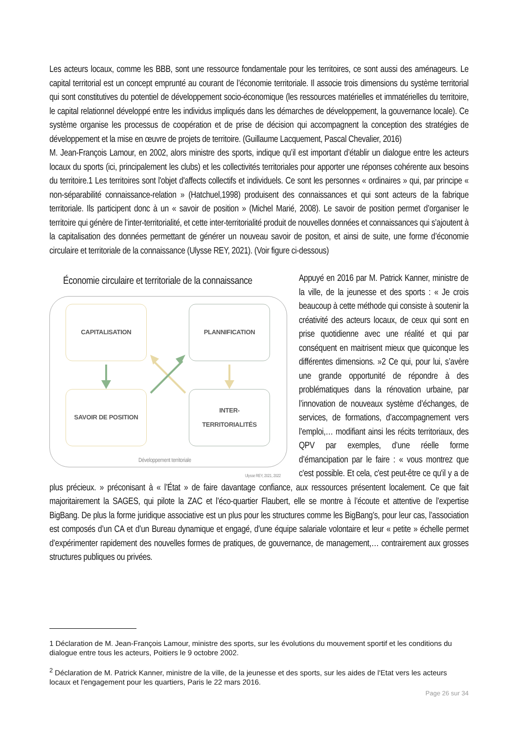Les acteurs locaux, comme les BBB, sont une ressource fondamentale pour les territoires, ce sont aussi des aménageurs. Le capital territorial est un concept emprunté au courant de l’économie territoriale. Il associe trois dimensions du système territorial qui sont constitutives du potentiel de développement socio-économique (les ressources matérielles et immatérielles du territoire, le capital relationnel développé entre les individus impliqués dans les démarches de développement, la gouvernance locale). Ce système organise les processus de coopération et de prise de décision qui accompagnent la conception des stratégies de développement et la mise en œuvre de projets de territoire. (Guillaume Lacquement, Pascal Chevalier, 2016)
M. Jean-François Lamour, en 2002, alors ministre des sports, indique qu’il est important d’établir un dialogue entre les acteurs locaux du sports (ici, principalement les clubs) et les collectivités territoriales pour apporter une réponses cohérente aux besoins du territoire.1 Les territoires sont l'objet d'affects collectifs et individuels. Ce sont les personnes « ordinaires » qui, par principe « non-séparabilité connaissance-relation » (Hatchuel,1998) produisent des connaissances et qui sont acteurs de la fabrique territoriale. Ils participent donc à un « savoir de position » (Michel Marié, 2008). Le savoir de position permet d’organiser le territoire qui génère de l’inter-territorialité, et cette inter-territorialité produit de nouvelles données et connaissances qui s’ajoutent à la capitalisation des données permettant de générer un nouveau savoir de positon, et ainsi de suite, une forme d’économie circulaire et territoriale de la connaissance (Ulysse REY, 2021). (Voir figure ci-dessous)
Économie circulaire et territoriale de la connaissance
CAPITALISATION PLANNIFICATION
SAVOIR DE POSITION
INTER-
TERRITORIALITÉS
Développement territoriale
Ulysse REY, 2021, 2022
Appuyé en 2016 par M. Patrick Kanner, ministre de la ville, de la jeunesse et des sports : « Je crois beaucoup à cette méthode qui consiste à soutenir la créativité des acteurs locaux, de ceux qui sont en prise quotidienne avec une réalité et qui par conséquent en maitrisent mieux que quiconque les différentes dimensions. »2 Ce qui, pour lui, s’avère une grande opportunité de répondre à des problématiques dans la rénovation urbaine, par l’innovation de nouveaux système d’échanges, de services, de formations, d’accompagnement vers l’emploi,… modifiant ainsi les récits territoriaux, des QPV par exemples, d’une réelle forme d’émancipation par le faire : « vous montrez que c'est possible. Et cela, c'est peut-être ce qu'il y a de plus précieux. » préconisant à « l’État » de faire davantage confiance, aux ressources présentent localement. Ce que fait majoritairement la SAGES, qui pilote la ZAC et l’éco-quartier Flaubert, elle se montre à l’écoute et attentive de l’expertise BigBang. De plus la forme juridique associative est un plus pour les structures comme les BigBang’s, pour leur cas, l’association est composés d’un CA et d’un Bureau dynamique et engagé, d’une équipe salariale volontaire et leur « petite » échelle permet d’expérimenter rapidement des nouvelles formes de pratiques, de gouvernance, de management,… contrairement aux grosses structures publiques ou privées.
1 Déclaration de M. Jean-François Lamour, ministre des sports, sur les évolutions du mouvement sportif et les conditions du dialogue entre tous les acteurs, Poitiers le 9 octobre 2002.
<sup>2</sup> Déclaration de M. Patrick Kanner, ministre de la ville, de la jeunesse et des sports, sur les aides de l'Etat vers les acteurs locaux et l'engagement pour les quartiers, Paris le 22 mars 2016.
Page 26 sur 34